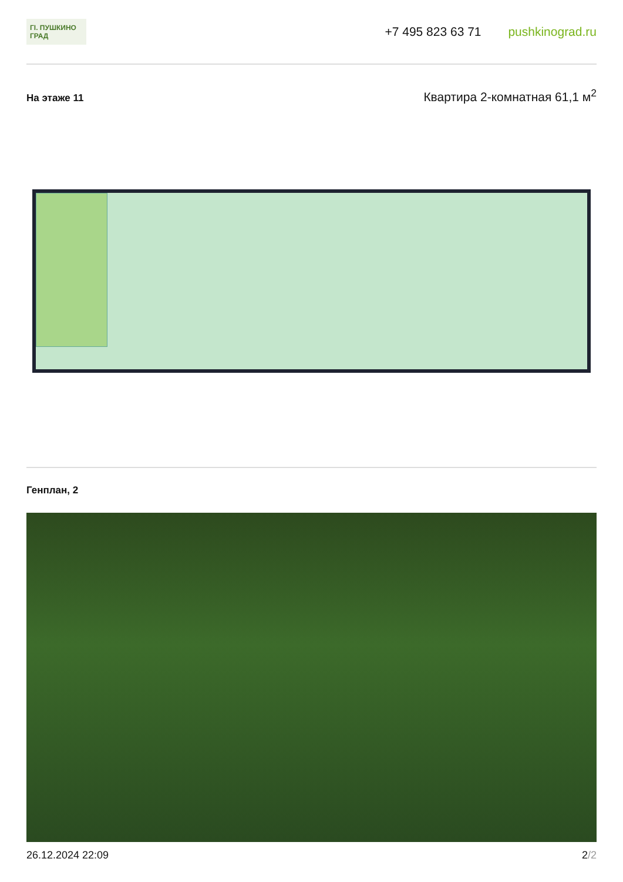ГI. ПУШКИНО ГРАД
+7 495 823 63 71 pushkinograd.ru
На этаже 11
Квартира 2-комнатная 61,1 м<sup>2</sup>
Генплан, 2
26.12.2024 22:09 2/2